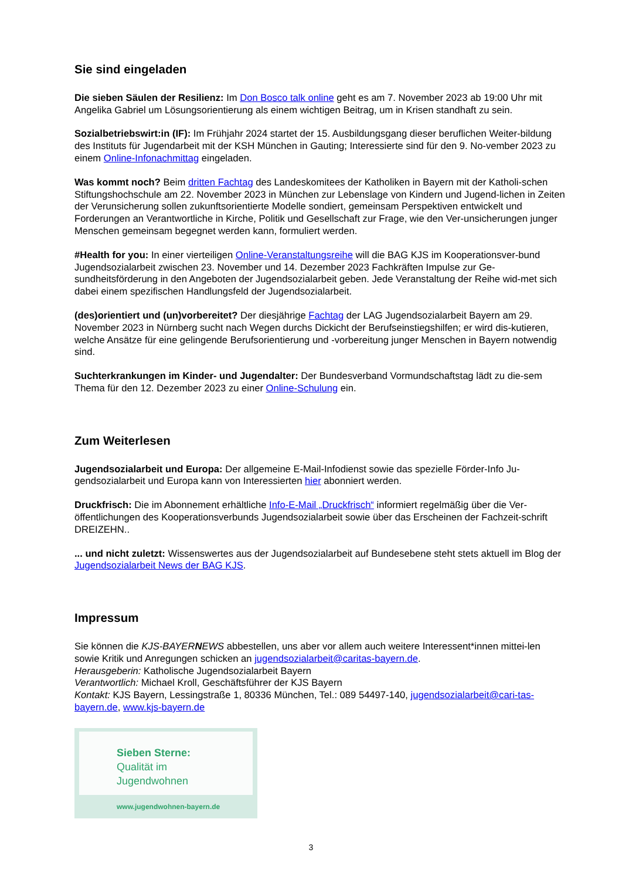Sie sind eingeladen
Die sieben Säulen der Resilienz: Im Don Bosco talk online geht es am 7. November 2023 ab 19:00 Uhr mit Angelika Gabriel um Lösungsorientierung als einem wichtigen Beitrag, um in Krisen standhaft zu sein.
Sozialbetriebswirt:in (IF): Im Frühjahr 2024 startet der 15. Ausbildungsgang dieser beruflichen Weiter-bildung des Instituts für Jugendarbeit mit der KSH München in Gauting; Interessierte sind für den 9. No-vember 2023 zu einem Online-Infonachmittag eingeladen.
Was kommt noch? Beim dritten Fachtag des Landeskomitees der Katholiken in Bayern mit der Katholi-schen Stiftungshochschule am 22. November 2023 in München zur Lebenslage von Kindern und Jugend-lichen in Zeiten der Verunsicherung sollen zukunftsorientierte Modelle sondiert, gemeinsam Perspektiven entwickelt und Forderungen an Verantwortliche in Kirche, Politik und Gesellschaft zur Frage, wie den Ver-unsicherungen junger Menschen gemeinsam begegnet werden kann, formuliert werden.
#Health for you: In einer vierteiligen Online-Veranstaltungsreihe will die BAG KJS im Kooperationsver-bund Jugendsozialarbeit zwischen 23. November und 14. Dezember 2023 Fachkräften Impulse zur Ge-sundheitsförderung in den Angeboten der Jugendsozialarbeit geben. Jede Veranstaltung der Reihe wid-met sich dabei einem spezifischen Handlungsfeld der Jugendsozialarbeit.
(des)orientiert und (un)vorbereitet? Der diesjährige Fachtag der LAG Jugendsozialarbeit Bayern am 29. November 2023 in Nürnberg sucht nach Wegen durchs Dickicht der Berufseinstiegshilfen; er wird dis-kutieren, welche Ansätze für eine gelingende Berufsorientierung und -vorbereitung junger Menschen in Bayern notwendig sind.
Suchterkrankungen im Kinder- und Jugendalter: Der Bundesverband Vormundschaftstag lädt zu die-sem Thema für den 12. Dezember 2023 zu einer Online-Schulung ein.
Zum Weiterlesen
Jugendsozialarbeit und Europa: Der allgemeine E-Mail-Infodienst sowie das spezielle Förder-Info Ju-gendsozialarbeit und Europa kann von Interessierten hier abonniert werden.
Druckfrisch: Die im Abonnement erhältliche Info-E-Mail „Druckfrisch“ informiert regelmäßig über die Ver-öffentlichungen des Kooperationsverbunds Jugendsozialarbeit sowie über das Erscheinen der Fachzeit-schrift DREIZEHN..
... und nicht zuletzt: Wissenswertes aus der Jugendsozialarbeit auf Bundesebene steht stets aktuell im Blog der Jugendsozialarbeit News der BAG KJS.
Impressum
Sie können die KJS-BAYERNEWS abbestellen, uns aber vor allem auch weitere Interessent*innen mittei-len sowie Kritik und Anregungen schicken an jugendsozialarbeit@caritas-bayern.de.
Herausgeberin: Katholische Jugendsozialarbeit Bayern
Verantwortlich: Michael Kroll, Geschäftsführer der KJS Bayern
Kontakt: KJS Bayern, Lessingstraße 1, 80336 München, Tel.: 089 54497-140, jugendsozialarbeit@cari-tas-bayern.de, www.kjs-bayern.de
Sieben Sterne:
Qualität im
Jugendwohnen
www.jugendwohnen-bayern.de
3